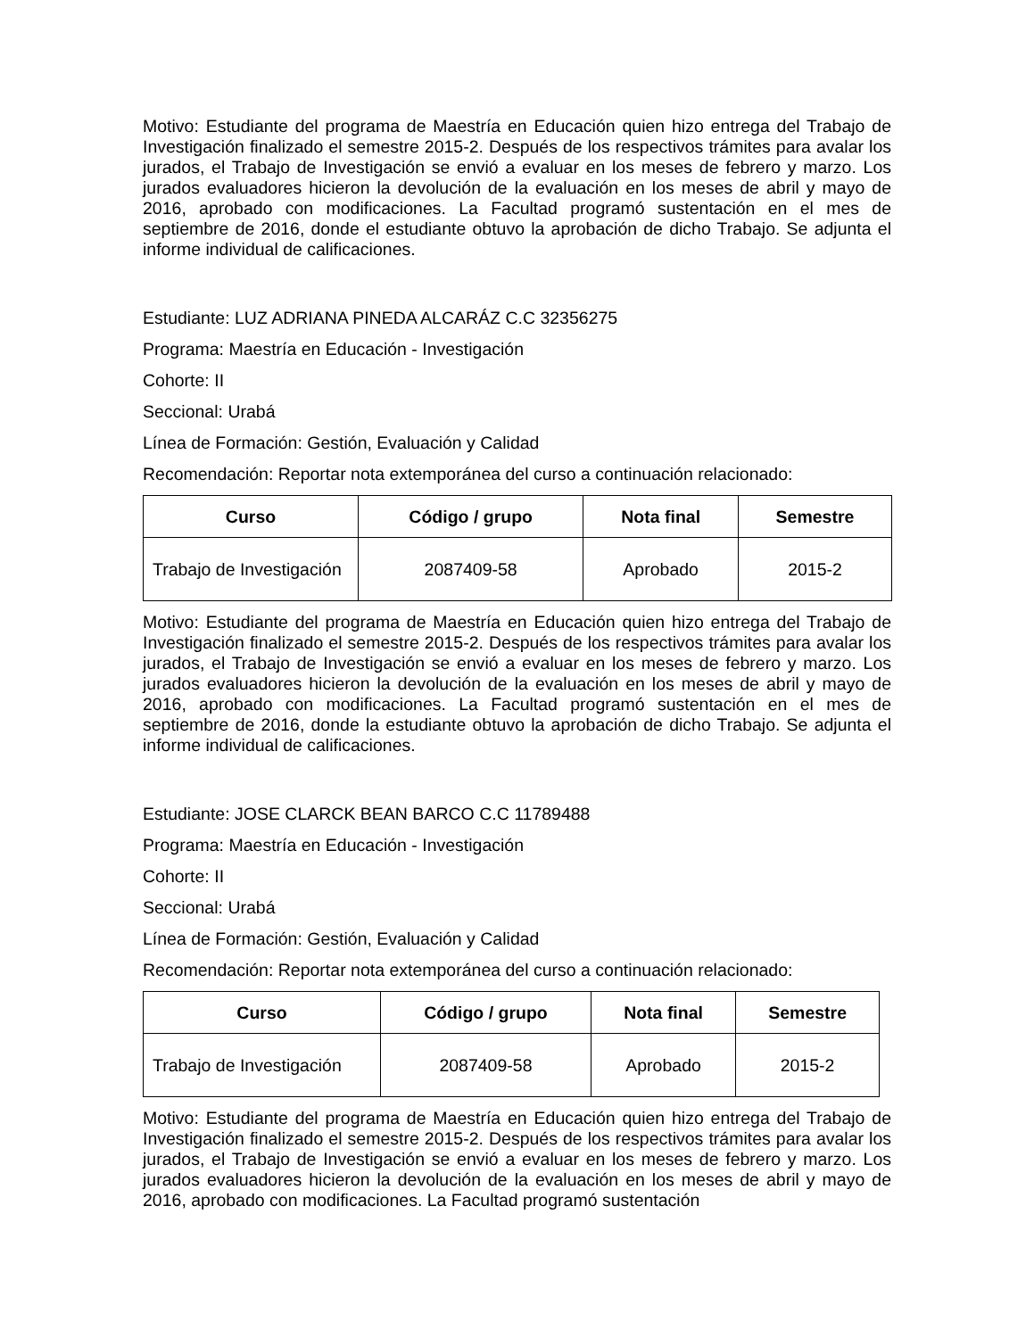Motivo: Estudiante del programa de Maestría en Educación quien hizo entrega del Trabajo de Investigación finalizado el semestre 2015-2. Después de los respectivos trámites para avalar los jurados, el Trabajo de Investigación se envió a evaluar en los meses de febrero y marzo. Los jurados evaluadores hicieron la devolución de la evaluación en los meses de abril y mayo de 2016, aprobado con modificaciones. La Facultad programó sustentación en el mes de septiembre de 2016, donde el estudiante obtuvo la aprobación de dicho Trabajo. Se adjunta el informe individual de calificaciones.
Estudiante: LUZ ADRIANA PINEDA ALCARÁZ C.C 32356275
Programa: Maestría en Educación - Investigación
Cohorte: II
Seccional: Urabá
Línea de Formación: Gestión, Evaluación y Calidad
Recomendación: Reportar nota extemporánea del curso a continuación relacionado:
| Curso | Código / grupo | Nota final | Semestre |
| --- | --- | --- | --- |
| Trabajo de Investigación | 2087409-58 | Aprobado | 2015-2 |
Motivo: Estudiante del programa de Maestría en Educación quien hizo entrega del Trabajo de Investigación finalizado el semestre 2015-2. Después de los respectivos trámites para avalar los jurados, el Trabajo de Investigación se envió a evaluar en los meses de febrero y marzo. Los jurados evaluadores hicieron la devolución de la evaluación en los meses de abril y mayo de 2016, aprobado con modificaciones. La Facultad programó sustentación en el mes de septiembre de 2016, donde la estudiante obtuvo la aprobación de dicho Trabajo. Se adjunta el informe individual de calificaciones.
Estudiante: JOSE CLARCK BEAN BARCO C.C 11789488
Programa: Maestría en Educación - Investigación
Cohorte: II
Seccional: Urabá
Línea de Formación: Gestión, Evaluación y Calidad
Recomendación: Reportar nota extemporánea del curso a continuación relacionado:
| Curso | Código / grupo | Nota final | Semestre |
| --- | --- | --- | --- |
| Trabajo de Investigación | 2087409-58 | Aprobado | 2015-2 |
Motivo: Estudiante del programa de Maestría en Educación quien hizo entrega del Trabajo de Investigación finalizado el semestre 2015-2. Después de los respectivos trámites para avalar los jurados, el Trabajo de Investigación se envió a evaluar en los meses de febrero y marzo. Los jurados evaluadores hicieron la devolución de la evaluación en los meses de abril y mayo de 2016, aprobado con modificaciones. La Facultad programó sustentación